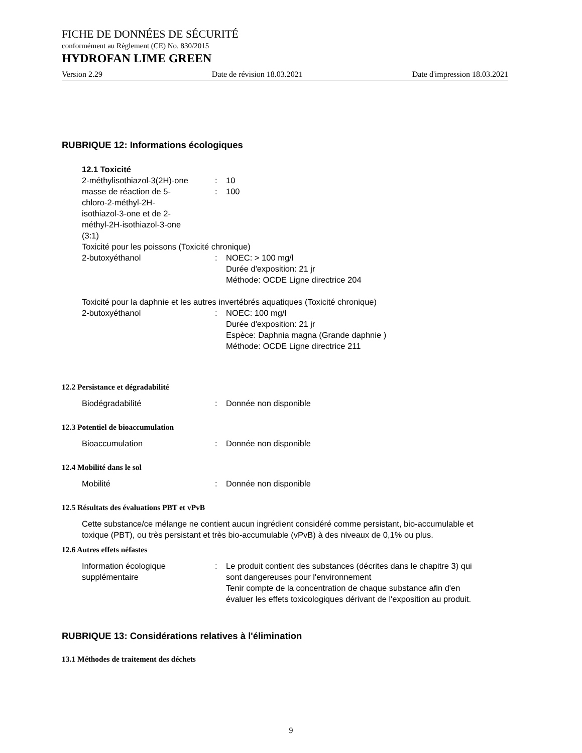FICHE DE DONNÉES DE SÉCURITÉ
conformément au Règlement (CE) No. 830/2015
HYDROFAN LIME GREEN
Version 2.29 Date de révision 18.03.2021 Date d'impression 18.03.2021
RUBRIQUE 12: Informations écologiques
12.1 Toxicité
2-méthylisothiazol-3(2H)-one
: 10
masse de réaction de 5-
chloro-2-méthyl-2H-
isothiazol-3-one et de 2-
méthyl-2H-isothiazol-3-one
(3:1)
: 100
Toxicité pour les poissons (Toxicité chronique)
2-butoxyéthanol : NOEC: > 100 mg/l
Durée d'exposition: 21 jr
Méthode: OCDE Ligne directrice 204
Toxicité pour la daphnie et les autres invertébrés aquatiques (Toxicité chronique)
2-butoxyéthanol : NOEC: 100 mg/l
Durée d'exposition: 21 jr
Espèce: Daphnia magna (Grande daphnie )
Méthode: OCDE Ligne directrice 211
12.2 Persistance et dégradabilité
Biodégradabilité : Donnée non disponible
12.3 Potentiel de bioaccumulation
Bioaccumulation : Donnée non disponible
12.4 Mobilité dans le sol
Mobilité : Donnée non disponible
12.5 Résultats des évaluations PBT et vPvB
Cette substance/ce mélange ne contient aucun ingrédient considéré comme persistant, bio-accumulable et toxique (PBT), ou très persistant et très bio-accumulable (vPvB) à des niveaux de 0,1% ou plus.
12.6 Autres effets néfastes
Information écologique
supplémentaire
: Le produit contient des substances (décrites dans le chapitre 3) qui sont dangereuses pour l'environnement
Tenir compte de la concentration de chaque substance afin d'en évaluer les effets toxicologiques dérivant de l'exposition au produit.
RUBRIQUE 13: Considérations relatives à l'élimination
13.1 Méthodes de traitement des déchets
9